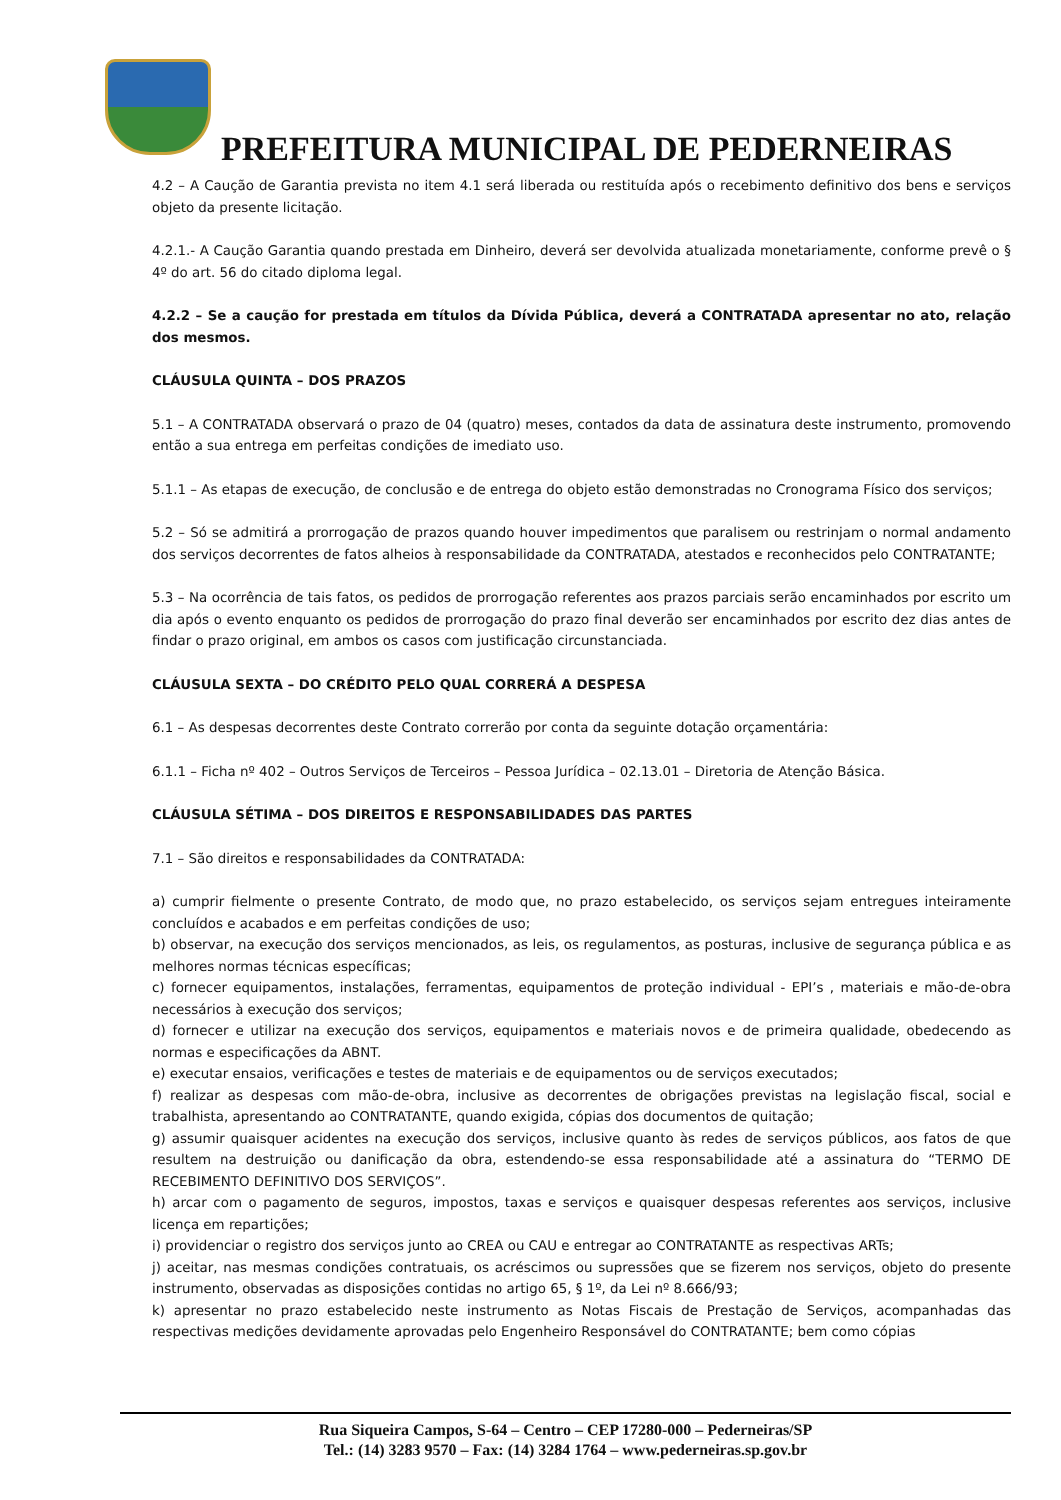PREFEITURA MUNICIPAL DE PEDERNEIRAS
4.2 – A Caução de Garantia prevista no item 4.1 será liberada ou restituída após o recebimento definitivo dos bens e serviços objeto da presente licitação.
4.2.1.- A Caução Garantia quando prestada em Dinheiro, deverá ser devolvida atualizada monetariamente, conforme prevê o § 4º do art. 56 do citado diploma legal.
4.2.2 – Se a caução for prestada em títulos da Dívida Pública, deverá a CONTRATADA apresentar no ato, relação dos mesmos.
CLÁUSULA QUINTA – DOS PRAZOS
5.1 – A CONTRATADA observará o prazo de 04 (quatro) meses, contados da data de assinatura deste instrumento, promovendo então a sua entrega em perfeitas condições de imediato uso.
5.1.1 – As etapas de execução, de conclusão e de entrega do objeto estão demonstradas no Cronograma Físico dos serviços;
5.2 – Só se admitirá a prorrogação de prazos quando houver impedimentos que paralisem ou restrinjam o normal andamento dos serviços decorrentes de fatos alheios à responsabilidade da CONTRATADA, atestados e reconhecidos pelo CONTRATANTE;
5.3 – Na ocorrência de tais fatos, os pedidos de prorrogação referentes aos prazos parciais serão encaminhados por escrito um dia após o evento enquanto os pedidos de prorrogação do prazo final deverão ser encaminhados por escrito dez dias antes de findar o prazo original, em ambos os casos com justificação circunstanciada.
CLÁUSULA SEXTA – DO CRÉDITO PELO QUAL CORRERÁ A DESPESA
6.1 – As despesas decorrentes deste Contrato correrão por conta da seguinte dotação orçamentária:
6.1.1 – Ficha nº 402 – Outros Serviços de Terceiros – Pessoa Jurídica – 02.13.01 – Diretoria de Atenção Básica.
CLÁUSULA SÉTIMA – DOS DIREITOS E RESPONSABILIDADES DAS PARTES
7.1 – São direitos e responsabilidades da CONTRATADA:
a) cumprir fielmente o presente Contrato, de modo que, no prazo estabelecido, os serviços sejam entregues inteiramente concluídos e acabados e em perfeitas condições de uso;
b) observar, na execução dos serviços mencionados, as leis, os regulamentos, as posturas, inclusive de segurança pública e as melhores normas técnicas específicas;
c) fornecer equipamentos, instalações, ferramentas, equipamentos de proteção individual - EPI’s , materiais e mão-de-obra necessários à execução dos serviços;
d) fornecer e utilizar na execução dos serviços, equipamentos e materiais novos e de primeira qualidade, obedecendo as normas e especificações da ABNT.
e) executar ensaios, verificações e testes de materiais e de equipamentos ou de serviços executados;
f) realizar as despesas com mão-de-obra, inclusive as decorrentes de obrigações previstas na legislação fiscal, social e trabalhista, apresentando ao CONTRATANTE, quando exigida, cópias dos documentos de quitação;
g) assumir quaisquer acidentes na execução dos serviços, inclusive quanto às redes de serviços públicos, aos fatos de que resultem na destruição ou danificação da obra, estendendo-se essa responsabilidade até a assinatura do “TERMO DE RECEBIMENTO DEFINITIVO DOS SERVIÇOS”.
h) arcar com o pagamento de seguros, impostos, taxas e serviços e quaisquer despesas referentes aos serviços, inclusive licença em repartições;
i) providenciar o registro dos serviços junto ao CREA ou CAU e entregar ao CONTRATANTE as respectivas ARTs;
j) aceitar, nas mesmas condições contratuais, os acréscimos ou supressões que se fizerem nos serviços, objeto do presente instrumento, observadas as disposições contidas no artigo 65, § 1º, da Lei nº 8.666/93;
k) apresentar no prazo estabelecido neste instrumento as Notas Fiscais de Prestação de Serviços, acompanhadas das respectivas medições devidamente aprovadas pelo Engenheiro Responsável do CONTRATANTE; bem como cópias
Rua Siqueira Campos, S-64 – Centro – CEP 17280-000 – Pederneiras/SP
Tel.: (14) 3283 9570 – Fax: (14) 3284 1764 – www.pederneiras.sp.gov.br